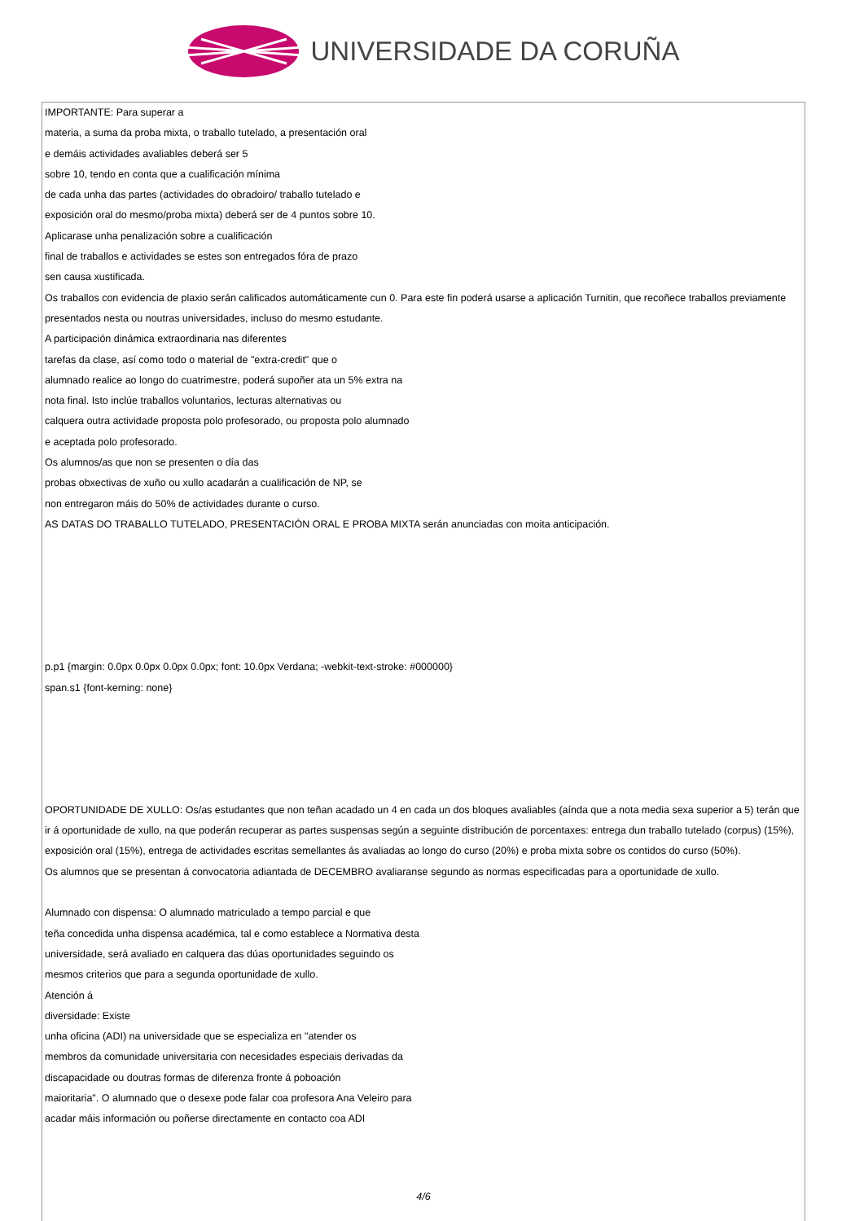UNIVERSIDADE DA CORUÑA
IMPORTANTE: Para superar a
materia, a suma da proba mixta, o traballo tutelado, a presentación oral
e demáis actividades avaliables deberá ser 5
sobre 10, tendo en conta que a cualificación mínima
de cada unha das partes (actividades do obradoiro/ traballo tutelado e
exposición oral do mesmo/proba mixta) deberá ser de 4 puntos sobre 10.
Aplicarase unha penalización sobre a cualificación
final de traballos e actividades se estes son entregados fóra de prazo
sen causa xustificada.
Os traballos con evidencia de plaxio serán calificados automáticamente cun 0. Para este fin poderá usarse a aplicación Turnitin, que recoñece traballos previamente presentados nesta ou noutras universidades, incluso do mesmo estudante.
A participación dinámica extraordinaria nas diferentes
tarefas da clase, así como todo o material de "extra-credit" que o
alumnado realice ao longo do cuatrimestre, poderá supoñer ata un 5% extra na
nota final. Isto inclúe traballos voluntarios, lecturas alternativas ou
calquera outra actividade proposta polo profesorado, ou proposta polo alumnado
e aceptada polo profesorado.
Os alumnos/as que non se presenten o día das
probas obxectivas de xuño ou xullo acadarán a cualificación de NP, se
non entregaron máis do 50% de actividades durante o curso.
AS DATAS DO TRABALLO TUTELADO, PRESENTACIÓN ORAL E PROBA MIXTA serán anunciadas con moita anticipación.
p.p1 {margin: 0.0px 0.0px 0.0px 0.0px; font: 10.0px Verdana; -webkit-text-stroke: #000000}
span.s1 {font-kerning: none}
OPORTUNIDADE DE XULLO: Os/as estudantes que non teñan acadado un 4 en cada un dos bloques avaliables (aínda que a nota media sexa superior a 5) terán que ir á oportunidade de xullo, na que poderán recuperar as partes suspensas según a seguinte distribución de porcentaxes: entrega dun traballo tutelado (corpus) (15%), exposición oral (15%), entrega de actividades escritas semellantes ás avaliadas ao longo do curso (20%) e proba mixta sobre os contidos do curso (50%).
Os alumnos que se presentan á convocatoria adiantada de DECEMBRO avaliaranse segundo as normas especificadas para a oportunidade de xullo.
Alumnado con dispensa: O alumnado matriculado a tempo parcial e que
teña concedida unha dispensa académica, tal e como establece a Normativa desta
universidade, será avaliado en calquera das dúas oportunidades seguindo os
mesmos criterios que para a segunda oportunidade de xullo.
Atención á
diversidade: Existe
unha oficina (ADI) na universidade que se especializa en "atender os
membros da comunidade universitaria con necesidades especiais derivadas da
discapacidade ou doutras formas de diferenza fronte á poboación
maioritaria". O alumnado que o desexe pode falar coa profesora Ana Veleiro para
acadar máis información ou poñerse directamente en contacto coa ADI
4/6